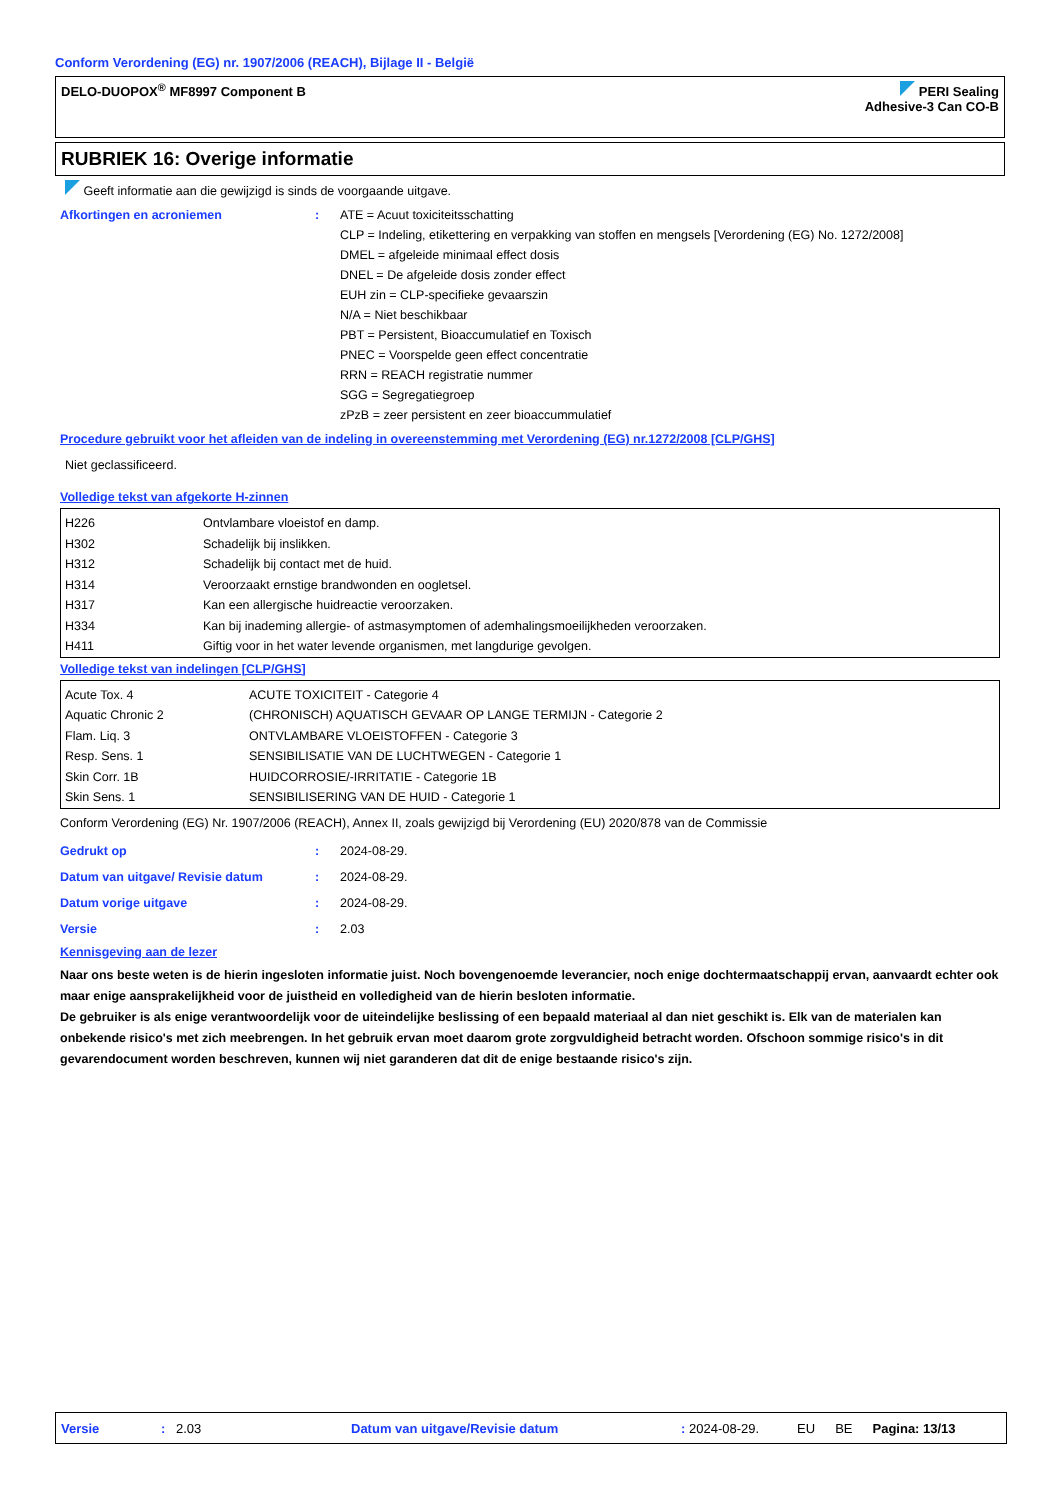Conform Verordening (EG) nr. 1907/2006 (REACH), Bijlage II - België
DELO-DUOPOX<sup>®</sup> MF8997 Component B
PERI Sealing
Adhesive-3 Can CO-B
RUBRIEK 16: Overige informatie
Geeft informatie aan die gewijzigd is sinds de voorgaande uitgave.
Afkortingen en acroniemen : ATE = Acuut toxiciteitsschatting
CLP = Indeling, etikettering en verpakking van stoffen en mengsels [Verordening (EG) No. 1272/2008]
DMEL = afgeleide minimaal effect dosis
DNEL = De afgeleide dosis zonder effect
EUH zin = CLP-specifieke gevaarszin
N/A = Niet beschikbaar
PBT = Persistent, Bioaccumulatief en Toxisch
PNEC = Voorspelde geen effect concentratie
RRN = REACH registratie nummer
SGG = Segregatiegroep
zPzB = zeer persistent en zeer bioaccummulatief
Procedure gebruikt voor het afleiden van de indeling in overeenstemming met Verordening (EG) nr.1272/2008 [CLP/GHS]
Niet geclassificeerd.
Volledige tekst van afgekorte H-zinnen
| H226 H302 H312 H314 H317 H334 H411 | Ontvlambare vloeistof en damp. Schadelijk bij inslikken. Schadelijk bij contact met de huid. Veroorzaakt ernstige brandwonden en oogletsel. Kan een allergische huidreactie veroorzaken. Kan bij inademing allergie- of astmasymptomen of ademhalingsmoeilijkheden veroorzaken. Giftig voor in het water levende organismen, met langdurige gevolgen. |
Volledige tekst van indelingen [CLP/GHS]
| Acute Tox. 4 Aquatic Chronic 2 Flam. Liq. 3 Resp. Sens. 1 Skin Corr. 1B Skin Sens. 1 | ACUTE TOXICITEIT - Categorie 4 (CHRONISCH) AQUATISCH GEVAAR OP LANGE TERMIJN - Categorie 2 ONTVLAMBARE VLOEISTOFFEN - Categorie 3 SENSIBILISATIE VAN DE LUCHTWEGEN - Categorie 1 HUIDCORROSIE/-IRRITATIE - Categorie 1B SENSIBILISERING VAN DE HUID - Categorie 1 |
Conform Verordening (EG) Nr. 1907/2006 (REACH), Annex II, zoals gewijzigd bij Verordening (EU) 2020/878 van de Commissie
Gedrukt op : 2024-08-29.
Datum van uitgave/ Revisie datum : 2024-08-29.
Datum vorige uitgave : 2024-08-29.
Versie : 2.03
Kennisgeving aan de lezer
Naar ons beste weten is de hierin ingesloten informatie juist. Noch bovengenoemde leverancier, noch enige dochtermaatschappij ervan, aanvaardt echter ook maar enige aansprakelijkheid voor de juistheid en volledigheid van de hierin besloten informatie.
De gebruiker is als enige verantwoordelijk voor de uiteindelijke beslissing of een bepaald materiaal al dan niet geschikt is. Elk van de materialen kan onbekende risico's met zich meebrengen. In het gebruik ervan moet daarom grote zorgvuldigheid betracht worden. Ofschoon sommige risico's in dit gevarendocument worden beschreven, kunnen wij niet garanderen dat dit de enige bestaande risico's zijn.
Versie: 2.03 Datum van uitgave/Revisie datum: 2024-08-29. EU BE Pagina: 13/13